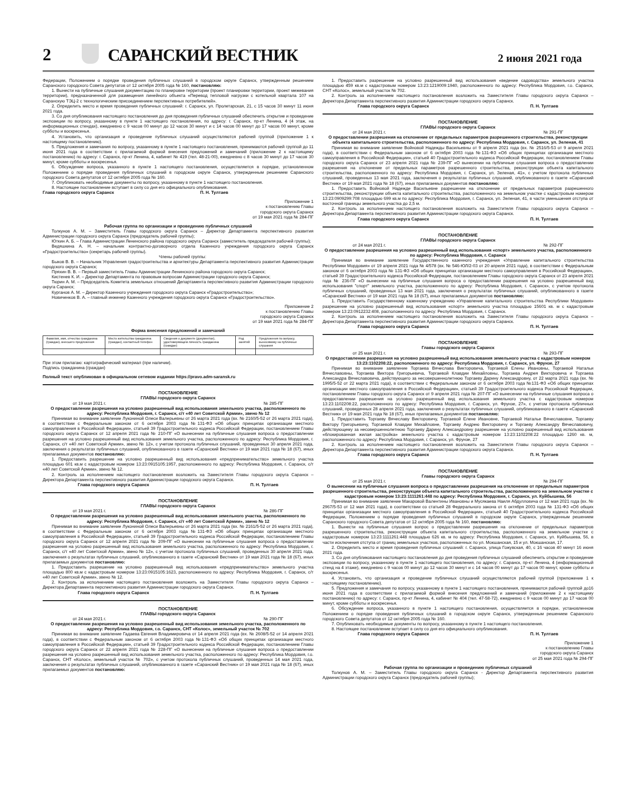2 САРАНСКИЙ ВЕСТНИК 2 июня 2021 года
Федерации, Положением о порядке проведения публичных слушаний в городском округе Саранск, утвержденным решением Саранского городского Совета депутатов от 12 октября 2005 года № 160, постановляю:
1. Вынести на публичные слушания документацию по планировке территории (проект планировки территории, проект межевания территории), предназначенной для размещения линейного объекта «Перевод тепловой нагрузки с котельной квартала 107 на Саранскую ТЭЦ-2 с технологическим присоединением перспективных потребителей».
2. Определить место и время проведения публичных слушаний: г. Саранск, ул. Пролетарская, 21, с 15 часов 30 минут 11 июня 2021 года.
3. Со дня опубликования настоящего постановления до дня проведения публичных слушаний обеспечить открытие и проведение экспозиции по вопросу, указанному в пункте 1 настоящего постановления, по адресу: г. Саранск, пр-кт Ленина, 4 (4 этаж, на информационных стендах), ежедневно с 9 часов 00 минут до 12 часов 30 минут и с 14 часов 00 минут до 17 часов 00 минут, кроме субботы и воскресенья.
4. Установить, что организация и проведение публичных слушаний осуществляются рабочей группой (приложение 1 к настоящему постановлению).
5. Предложения и замечания по вопросу, указанному в пункте 1 настоящего постановления, принимаются рабочей группой до 11 июня 2021 года в соответствии с прилагаемой формой внесения предложений и замечаний (приложение 2 к настоящему постановлению) по адресу: г. Саранск, пр-кт Ленина, 4, кабинет № 419 (тел. 48-21-00), ежедневно с 8 часов 30 минут до 17 часов 30 минут, кроме субботы и воскресенья.
6. Обсуждение вопроса, указанного в пункте 1 настоящего постановления, осуществляется в порядке, установленном Положением о порядке проведения публичных слушаний в городском округе Саранск, утвержденным решением Саранского городского Совета депутатов от 12 октября 2005 года № 160.
7. Опубликовать необходимые документы по вопросу, указанному в пункте 1 настоящего постановления.
8. Настоящее постановление вступает в силу со дня его официального опубликования.
Глава городского округа Саранск П. Н. Тултаев
Приложение 1
к постановлению Главы
городского округа Саранск
от 19 мая 2021 года № 284-ПГ
Рабочая группа по организации и проведению публичных слушаний
Толкунов А. М. – Заместитель Главы городского округа Саранск – Директор Департамента перспективного развития Администрации городского округа Саранск (председатель рабочей группы);
Юткин А. Б. – Глава Администрации Ленинского района городского округа Саранск (заместитель председателя рабочей группы);
Ведяшкина А. Н. – начальник контрактно-договорного отдела Казенного учреждения городского округа Саранск «Градостроительство» (секретарь рабочей группы).
Члены рабочей группы:
Быков В. В. – Начальник Управления градостроительства и архитектуры Департамента перспективного развития Администрации городского округа Саранск;
Пряхин В. В. – Первый заместитель Главы Администрации Ленинского района городского округа Саранск;
Кистенев К. И. – Директор Департамента по правовым вопросам Администрации городского округа Саранск;
Тюрин А. М. – Председатель Комитета земельных отношений Департамента перспективного развития Администрации городского округа Саранск;
Курганов А. М. – Директор Казенного учреждения городского округа Саранск «Градостроительство»;
Новиченков В. А. – главный инженер Казенного учреждения городского округа Саранск «Градостроительство».
Приложение 2
к постановлению Главы
городского округа Саранск
от 19 мая 2021 года № 284-ПГ
Форма внесения предложений и замечаний
| Фамилия, имя, отчество гражданина (граждан), внесшего предложения | Место жительства гражданина (граждан), контактный телефон | Сведения о документе (документах), удостоверяющем личность гражданина (граждан) | Род занятий | Предложения по вопросу, выносимому на публичные слушания |
| --- | --- | --- | --- | --- |
При этом прилагаю: картографический материал (при наличии).
Подпись гражданина (граждан)
Полный текст опубликован в официальном сетевом издании https://pravo.adm-saransk.ru
ПОСТАНОВЛЕНИЕ
ГЛАВЫ городского округа Саранск
от 19 мая 2021 г. № 285-ПГ
О предоставлении разрешения на условно разрешенный вид использования земельного участка, расположенного по адресу: Республика Мордовия, г. Саранск, с/т «40 лет Советской Армии», звено № 12
Принимая во внимание заявление Лукониной Олеси Валерьевны от 26 марта 2021 года (вх. № 2160/5-52 от 26 марта 2021 года), в соответствии с Федеральным законом от 6 октября 2003 года №131-ФЗ «Об общих принципах организации местного самоуправления в Российской Федерации», статьей 39 Градостроительного кодекса Российской Федерации, постановлением Главы городского округа Саранск от 12 апреля 2021 года № 210-ПГ «О вынесении на публичные слушания вопроса о предоставлении разрешения на условно разрешенный вид использования земельного участка, расположенного по адресу: Республика Мордовия, г. Саранск, с/т «40 лет Советской Армии», звено № 12», с учетом протокола публичных слушаний, проведенных 30 апреля 2021 года, заключения о результатах публичных слушаний, опубликованного в газете «Саранский Вестник» от 19 мая 2021 года № 18 (67), иных прилагаемых документов постановляю:
1. Предоставить разрешение на условно разрешенный вид использования «предпринимательство» земельного участка площадью 601 кв.м с кадастровым номером 13:23:0915105:1957, расположенного по адресу: Республика Мордовия, г. Саранск, с/т «40 лет Советской Армии», звено № 12.
2. Контроль за исполнением настоящего постановления возложить на Заместителя Главы городского округа Саранск – Директора Департамента перспективного развития Администрации городского округа Саранск.
Глава городского округа Саранск П. Н. Тултаев
ПОСТАНОВЛЕНИЕ
ГЛАВЫ городского округа Саранск
от 19 мая 2021 г. № 286-ПГ
О предоставлении разрешения на условно разрешенный вид использования земельного участка, расположенного по адресу: Республика Мордовия, г. Саранск, с/т «40 лет Советской Армии», звено № 12
Принимая во внимание заявление Лукониной Олеси Валерьевны от 26 марта 2021 года (вх. № 2161/5-52 от 26 марта 2021 года), в соответствии с Федеральным законом от 6 октября 2003 года №131-ФЗ «Об общих принципах организации местного самоуправления в Российской Федерации», статьей 39 Градостроительного кодекса Российской Федерации, постановлением Главы городского округа Саранск от 12 апреля 2021 года № 209-ПГ «О вынесении на публичные слушания вопроса о предоставлении разрешения на условно разрешенный вид использования земельного участка, расположенного по адресу: Республика Мордовия, г. Саранск, с/т «40 лет Советской Армии», звено № 12», с учетом протокола публичных слушаний, проведенных 30 апреля 2021 года, заключения о результатах публичных слушаний, опубликованного в газете «Саранский Вестник» от 19 мая 2021 года № 18 (67), иных прилагаемых документов постановляю:
1. Предоставить разрешение на условно разрешенный вид использования «предпринимательство» земельного участка площадью 800 кв.м с кадастровым номером 13:23:0915105:1623, расположенного по адресу: Республика Мордовия, г. Саранск, с/т «40 лет Советской Армии», звено № 12.
2. Контроль за исполнением настоящего постановления возложить на Заместителя Главы городского округа Саранск – Директора Департамента перспективного развития Администрации городского округа Саранск.
Глава городского округа Саранск П. Н. Тултаев
ПОСТАНОВЛЕНИЕ
ГЛАВЫ городского округа Саранск
от 24 мая 2021 г. № 290-ПГ
О предоставлении разрешения на условно разрешенный вид использования земельного участка, расположенного по адресу: Республика Мордовия, г.о. Саранск, СНТ «Колос», земельный участок № 702
Принимая во внимание заявление Гадаева Евгения Владимировича от 14 апреля 2021 года (вх. № 2608/5-52 от 14 апреля 2021 года), в соответствии с Федеральным законом от 6 октября 2003 года №131-ФЗ «Об общих принципах организации местного самоуправления в Российской Федерации», статьей 39 Градостроительного кодекса Российской Федерации, постановлением Главы городского округа Саранск от 22 апреля 2021 года № 228-ПГ «О вынесении на публичные слушания вопроса о предоставлении разрешения на условно разрешенный вид использования земельного участка, расположенного по адресу: Республика Мордовия, г.о. Саранск, СНТ «Колос», земельный участок № 702», с учетом протокола публичных слушаний, проведенных 14 мая 2021 года, заключения о результатах публичных слушаний, опубликованного в газете «Саранский Вестник» от 19 мая 2021 года № 18 (67), иных прилагаемых документов постановляю:
1. Предоставить разрешение на условно разрешенный вид использования «ведение садоводства» земельного участка площадью 459 кв.м с кадастровым номером 13:23:1219009:1940, расположенного по адресу: Республика Мордовия, г.о. Саранск, СНТ «Колос», земельный участок № 702.
2. Контроль за исполнением настоящего постановления возложить на Заместителя Главы городского округа Саранск – Директора Департамента перспективного развития Администрации городского округа Саранск.
Глава городского округа Саранск П. Н. Тултаев
ПОСТАНОВЛЕНИЕ
ГЛАВЫ городского округа Саранск
от 24 мая 2021 г. № 291-ПГ
О предоставлении разрешения на отклонение от предельных параметров разрешенного строительства, реконструкции объекта капитального строительства, расположенного по адресу: Республика Мордовия, г. Саранск, ул. Зеленая, 41
Принимая во внимание заявление Войновой Надежды Васильевны от 9 апреля 2021 года (вх. № 2516/5-53 от 9 апреля 2021 года), в соответствии с Федеральным законом от 6 октября 2003 года №131-ФЗ «Об общих принципах организации местного самоуправления в Российской Федерации», статьей 40 Градостроительного кодекса Российской Федерации, постановлением Главы городского округа Саранск от 23 апреля 2021 года № 239-ПГ «О вынесении на публичные слушания вопроса о предоставлении разрешения на отклонение от предельных параметров разрешенного строительства, реконструкции объекта капитального строительства, расположенного по адресу: Республика Мордовия, г. Саранск, ул. Зеленая, 41», с учетом протокола публичных слушаний, проведенных 13 мая 2021 года, заключения о результатах публичных слушаний, опубликованного в газете «Саранский Вестник» от 19 мая 2021 года № 18 (67), иных прилагаемых документов постановляю:
1. Предоставить Войновой Надежде Васильевне разрешение на отклонение от предельных параметров разрешенного строительства, реконструкции объекта капитального строительства, расположенного на земельном участке с кадастровым номером 13:23:0909299:708 площадью 699 кв.м по адресу: Республика Мордовия, г. Саранск, ул. Зеленая, 41, в части уменьшения отступа от восточной границы земельного участка до 2,5 м.
2. Контроль за исполнением настоящего постановления возложить на Заместителя Главы городского округа Саранск – Директора Департамента перспективного развития Администрации городского округа Саранск.
Глава городского округа Саранск П. Н. Тултаев
ПОСТАНОВЛЕНИЕ
ГЛАВЫ городского округа Саранск
от 24 мая 2021 г. № 292-ПГ
О предоставлении разрешения на условно разрешенный вид использования «спорт» земельного участка, расположенного по адресу: Республика Мордовия, г. Саранск
Принимая во внимание заявление Государственного казенного учреждения «Управление капитального строительства Республики Мордовия» от 19 апреля 2021 года № 4/578 (вх. № 546-ЮЛ/2-03 от 20 апреля 2021 года), в соответствии с Федеральным законом от 6 октября 2003 года № 131-ФЗ «Об общих принципах организации местного самоуправления в Российской Федерации», статьей 39 Градостроительного кодекса Российской Федерации, постановлением Главы городского округа Саранск от 23 апреля 2021 года № 236-ПГ «О вынесении на публичные слушания вопроса о предоставлении разрешения на условно разрешенный вид использования "спорт" земельного участка, расположенного по адресу: Республика Мордовия, г. Саранск», с учетом протокола публичных слушаний, проведенных 13 мая 2021 года, заключения о результатах публичных слушаний, опубликованного в газете «Саранский Вестник» от 19 мая 2021 года № 18 (67), иных прилагаемых документов постановляю:
1. Предоставить Государственному казенному учреждению «Управление капитального строительства Республики Мордовия» разрешение на условно разрешенный вид использования «спорт» земельного участка площадью 15601 кв. м с кадастровым номером 13:23:0912232:408, расположенного по адресу: Республика Мордовия, г. Саранск.
2. Контроль за исполнением настоящего постановления возложить на Заместителя Главы городского округа Саранск – Директора Департамента перспективного развития Администрации городского округа Саранск.
Глава городского округа Саранск П. Н. Тултаев
ПОСТАНОВЛЕНИЕ
Главы городского округа Саранск
от 25 мая 2021 г. № 293-ПГ
О предоставлении разрешения на условно разрешенный вид использования земельного участка с кадастровым номером 13:23:1102208:22, расположенного по адресу: Республика Мордовия, г. Саранск, ул. Фрунзе, 27
Принимая во внимание заявление Торгаева Вячеслава Викторовича, Торгаевой Елены Ивановны, Торгаевой Натальи Вячеславовны, Торгаева Виктора Григорьевича, Торгаевой Клавдии Михайловны, Торгаева Андрея Викторовича и Торгаева Александра Вячеславовича, действующего за несовершеннолетнюю Торгаеву Дарину Александровну, от 22 марта 2021 года (вх. № 1995/5-52 от 22 марта 2021 года), в соответствии с Федеральным законом от 6 октября 2003 года №131-ФЗ «Об общих принципах организации местного самоуправления в Российской Федерации», статьей 39 Градостроительного кодекса Российской Федерации, постановлением Главы городского округа Саранск от 9 апреля 2021 года № 207-ПГ «О вынесении на публичные слушания вопроса о предоставлении разрешения на условно разрешенный вид использования земельного участка с кадастровым номером 13:23:1102208:22, расположенного по адресу: Республика Мордовия, г. Саранск, ул. Фрунзе, 27», с учетом протокола публичных слушаний, проведенных 28 апреля 2021 года, заключения о результатах публичных слушаний, опубликованного в газете «Саранский Вестник» от 19 мая 2021 года № 18 (67), иных прилагаемых документов постановляю:
1. Предоставить Торгаеву Вячеславу Викторовичу, Торгаевой Елене Ивановне, Торгаевой Наталье Вячеславовне, Торгаеву Виктору Григорьевичу, Торгаевой Клавдии Михайловне, Торгаеву Андрею Викторовичу и Торгаеву Александру Вячеславовичу, действующему за несовершеннолетнюю Торгаеву Дарину Александровну разрешение на условно разрешенный вид использования «блокированная жилая застройка» земельного участка с кадастровым номером 13:23:1102208:22 площадью 1260 кв. м, расположенного по адресу: Республика Мордовия, г. Саранск, ул. Фрунзе, 27
2. Контроль за исполнением настоящего постановления возложить на Заместителя Главы городского округа Саранск – Директора Департамента перспективного развития Администрации городского округа Саранск.
Глава городского округа Саранск П. Н. Тултаев
ПОСТАНОВЛЕНИЕ
Главы городского округа Саранск
от 25 мая 2021 г. № 294-ПГ
О вынесении на публичные слушания вопроса о предоставлении разрешения на отклонение от предельных параметров разрешенного строительства, реконструкции объекта капитального строительства, расположенного на земельном участке с кадастровым номером 13:23:1111261:448 по адресу: Республика Мордовия, г. Саранск, ул. Куйбышева, 56
Принимая во внимание заявление Макаровой Валентины Ивановны и Мусякаева Наиля Абдулловича от 12 мая 2021 года (вх. № 2967/5-53 от 12 мая 2021 года), в соответствии со статьей 28 Федерального закона от 6 октября 2003 года № 131-ФЗ «Об общих принципах организации местного самоуправления в Российской Федерации», статьей 40 Градостроительного кодекса Российской Федерации, Положением о порядке проведения публичных слушаний в городском округе Саранск, утвержденным решением Саранского городского Совета депутатов от 12 октября 2005 года № 160, постановляю:
1. Вынести на публичные слушания вопрос о предоставлении разрешения на отклонение от предельных параметров разрешенного строительства, реконструкции объекта капитального строительства, расположенного на земельном участке с кадастровым номером 13:23:1111261:448 площадью 626 кв. м по адресу: Республика Мордовия, г. Саранск, ул. Куйбышева, 56, в части исключения отступа от границ земельных участков, расположенных по ул. Мокшанская, 15 и ул. Мокшанская, 17.
2. Определить место и время проведения публичных слушаний: г. Саранск, улица Гожувская, 40, с 16 часов 40 минут 16 июня 2021 года.
3. Со дня опубликования настоящего постановления до дня проведения публичных слушаний обеспечить открытие и проведение экспозиции по вопросу, указанному в пункте 1 настоящего постановления, по адресу: г. Саранск, пр-кт Ленина, 4 (информационный стенд на 4 этаже), ежедневно с 9 часов 00 минут до 12 часов 30 минут и с 14 часов 00 минут до 17 часов 00 минут, кроме субботы и воскресенья.
4. Установить, что организация и проведение публичных слушаний осуществляются рабочей группой (приложение 1 к настоящему постановлению).
5. Предложения и замечания по вопросу, указанному в пункте 1 настоящего постановления, принимаются рабочей группой до16 июня 2021 года в соответствии с прилагаемой формой внесения предложений и замечаний (приложение 2 к настоящему постановлению) по адресу: г. Саранск, пр-кт Ленина, 4, кабинет № 404 (тел. 47-58-72), ежедневно с 9 часов 00 минут до 17 часов 00 минут, кроме субботы и воскресенья.
6. Обсуждение вопроса, указанного в пункте 1 настоящего постановления, осуществляется в порядке, установленном Положением о порядке проведения публичных слушаний в городском округе Саранск, утвержденным решением Саранского городского Совета депутатов от 12 октября 2005 года № 160.
7. Опубликовать необходимые документы по вопросу, указанному в пункте 1 настоящего постановления.
8. Настоящее постановление вступает в силу со дня его официального опубликования.
Глава городского округа Саранск П. Н. Тултаев
Приложение 1
к постановлению Главы
городского округа Саранск
от 25 мая 2021 года № 294-ПГ
Рабочая группа по организации и проведению публичных слушаний
Толкунов А. М. – Заместитель Главы городского округа Саранск - Директор Департамента перспективного развития Администрации городского округа Саранск (председатель рабочей группы);